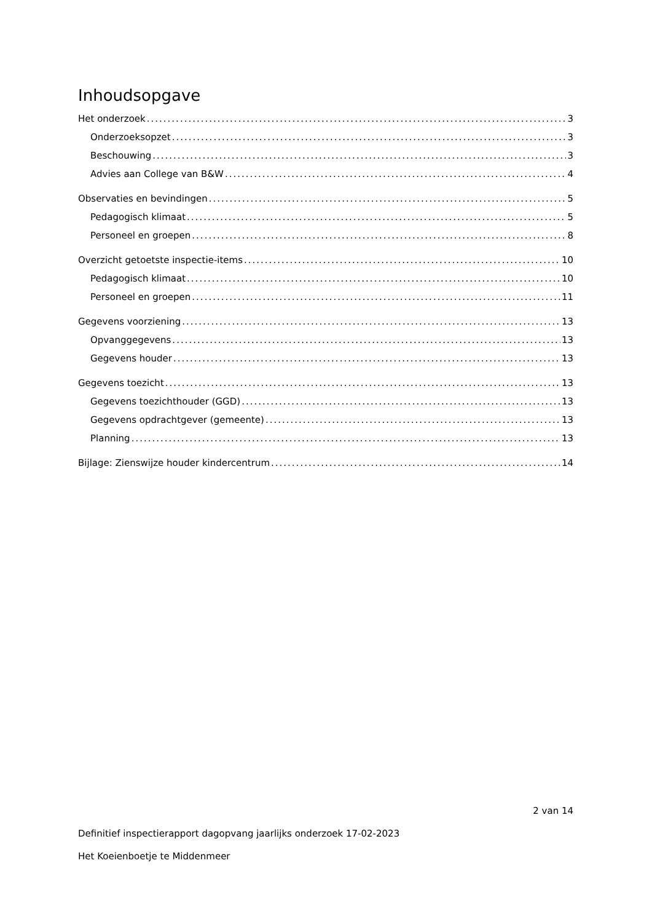Inhoudsopgave
Het onderzoek 3
Onderzoeksopzet 3
Beschouwing 3
Advies aan College van B&W 4
Observaties en bevindingen 5
Pedagogisch klimaat 5
Personeel en groepen 8
Overzicht getoetste inspectie-items 10
Pedagogisch klimaat 10
Personeel en groepen 11
Gegevens voorziening 13
Opvanggegevens 13
Gegevens houder 13
Gegevens toezicht 13
Gegevens toezichthouder (GGD) 13
Gegevens opdrachtgever (gemeente) 13
Planning 13
Bijlage: Zienswijze houder kindercentrum 14
2 van 14
Definitief inspectierapport dagopvang jaarlijks onderzoek 17-02-2023
Het Koeienboetje te Middenmeer